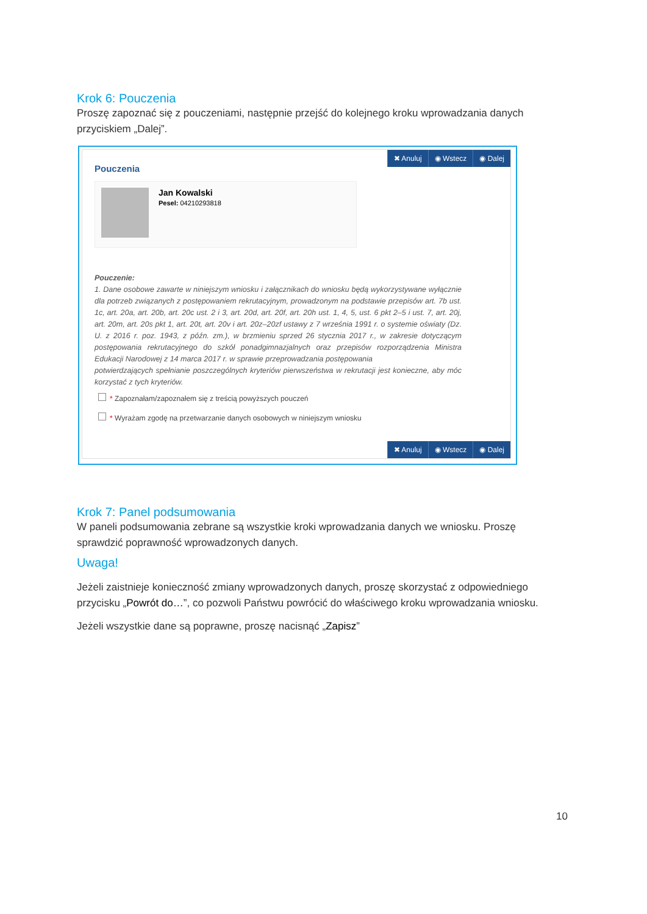Krok 6: Pouczenia
Proszę zapoznać się z pouczeniami, następnie przejść do kolejnego kroku wprowadzania danych przyciskiem „Dalej”.
✖ Anuluj ◉ Wstecz ◉ Dalej
Pouczenia
Jan Kowalski
Pesel: 04210293818
Pouczenie:
1. Dane osobowe zawarte w niniejszym wniosku i załącznikach do wniosku będą wykorzystywane wyłącznie dla potrzeb związanych z postępowaniem rekrutacyjnym, prowadzonym na podstawie przepisów art. 7b ust. 1c, art. 20a, art. 20b, art. 20c ust. 2 i 3, art. 20d, art. 20f, art. 20h ust. 1, 4, 5, ust. 6 pkt 2–5 i ust. 7, art. 20j, art. 20m, art. 20s pkt 1, art. 20t, art. 20v i art. 20z–20zf ustawy z 7 września 1991 r. o systemie oświaty (Dz. U. z 2016 r. poz. 1943, z późn. zm.), w brzmieniu sprzed 26 stycznia 2017 r., w zakresie dotyczącym postępowania rekrutacyjnego do szkół ponadgimnazjalnych oraz przepisów rozporządzenia Ministra Edukacji Narodowej z 14 marca 2017 r. w sprawie przeprowadzania postępowania
potwierdzających spełnianie poszczególnych kryteriów pierwszeństwa w rekrutacji jest konieczne, aby móc korzystać z tych kryteriów.
* Zapoznałam/zapoznałem się z treścią powyższych pouczeń
* Wyrażam zgodę na przetwarzanie danych osobowych w niniejszym wniosku
✖ Anuluj ◉ Wstecz ◉ Dalej
Krok 7: Panel podsumowania
W paneli podsumowania zebrane są wszystkie kroki wprowadzania danych we wniosku. Proszę sprawdzić poprawność wprowadzonych danych.
Uwaga!
Jeżeli zaistnieje konieczność zmiany wprowadzonych danych, proszę skorzystać z odpowiedniego przycisku „Powrót do…”, co pozwoli Państwu powrócić do właściwego kroku wprowadzania wniosku.
Jeżeli wszystkie dane są poprawne, proszę nacisnąć „Zapisz”
10